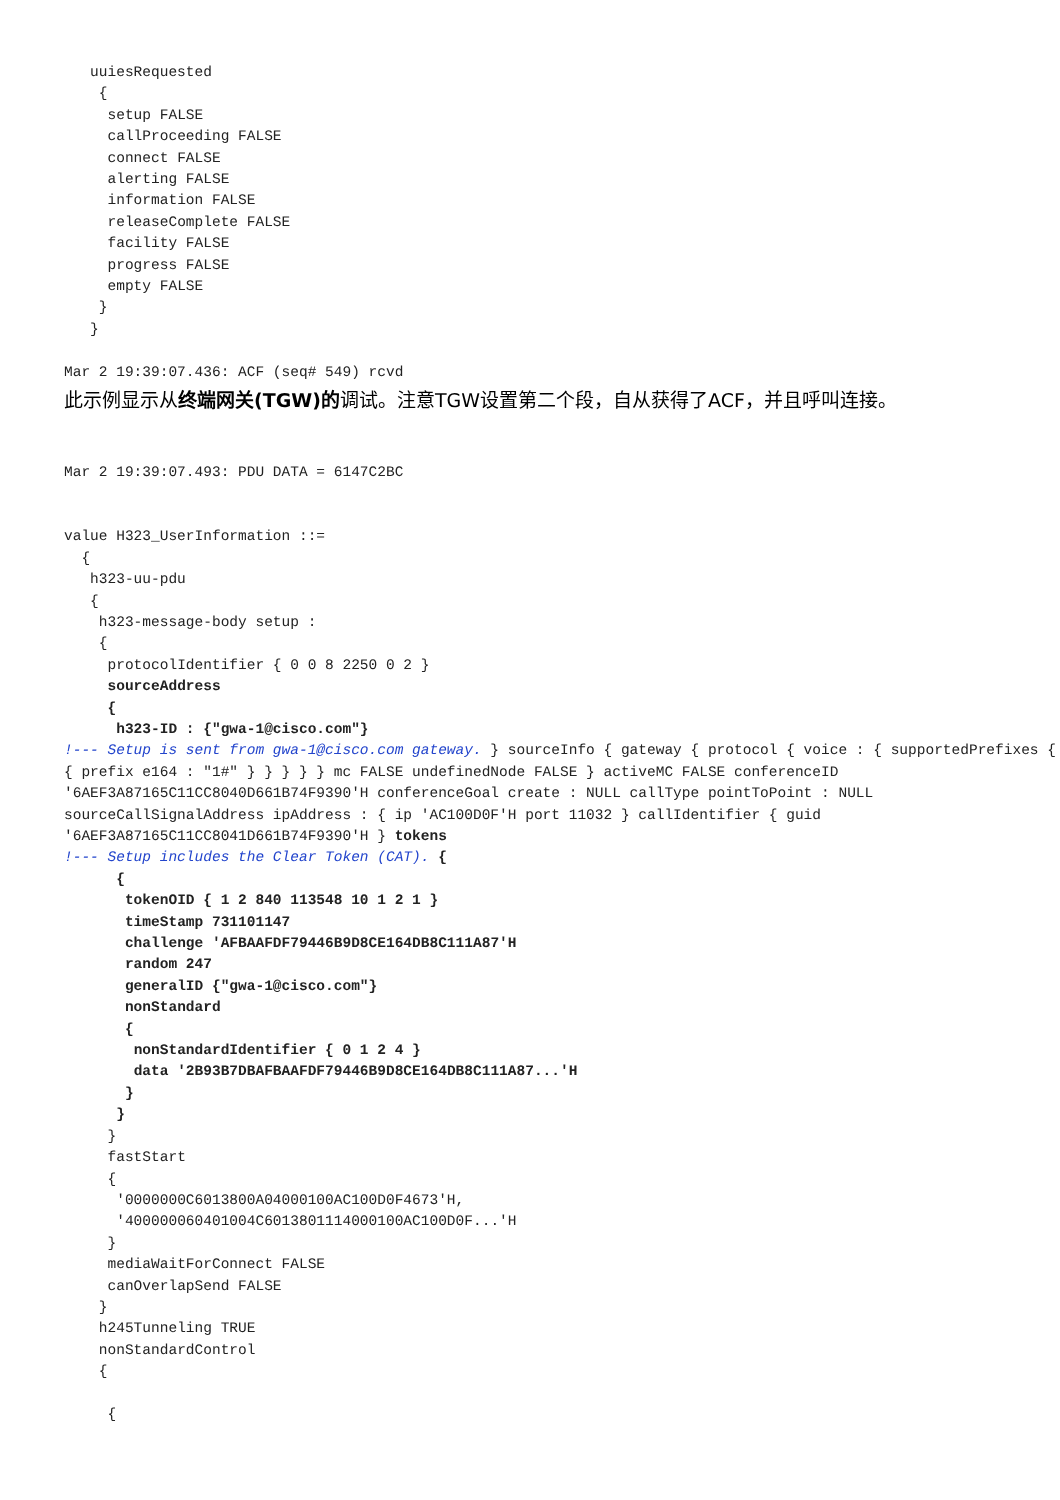uuiesRequested
    {
     setup FALSE
     callProceeding FALSE
     connect FALSE
     alerting FALSE
     information FALSE
     releaseComplete FALSE
     facility FALSE
     progress FALSE
     empty FALSE
    }
   }

Mar 2 19:39:07.436: ACF (seq# 549) rcvd
此示例显示从终端网关(TGW)的调试。注意TGW设置第二个段，自从获得了ACF，并且呼叫连接。
Mar 2 19:39:07.493: PDU DATA = 6147C2BC


value H323_UserInformation ::=
  {
   h323-uu-pdu
   {
    h323-message-body setup :
    {
     protocolIdentifier { 0 0 8 2250 0 2 }
     sourceAddress
     {
      h323-ID : {"gwa-1@cisco.com"}
!--- Setup is sent from gwa-1@cisco.com gateway. } sourceInfo { gateway { protocol { voice : { supportedPrefixes { { prefix e164 : "1#" } } } } } mc FALSE undefinedNode FALSE } activeMC FALSE conferenceID '6AEF3A87165C11CC8040D661B74F9390'H conferenceGoal create : NULL callType pointToPoint : NULL sourceCallSignalAddress ipAddress : { ip 'AC100D0F'H port 11032 } callIdentifier { guid '6AEF3A87165C11CC8041D661B74F9390'H } tokens
!--- Setup includes the Clear Token (CAT). {
      {
       tokenOID { 1 2 840 113548 10 1 2 1 }
       timeStamp 731101147
       challenge 'AFBAAFDF79446B9D8CE164DB8C111A87'H
       random 247
       generalID {"gwa-1@cisco.com"}
       nonStandard
       {
        nonStandardIdentifier { 0 1 2 4 }
        data '2B93B7DBAFBAAFDF79446B9D8CE164DB8C111A87...'H
       }
      }
     }
     fastStart
     {
      '0000000C6013800A04000100AC100D0F4673'H,
      '400000060401004C6013801114000100AC100D0F...'H
     }
     mediaWaitForConnect FALSE
     canOverlapSend FALSE
    }
    h245Tunneling TRUE
    nonStandardControl
    {

     {